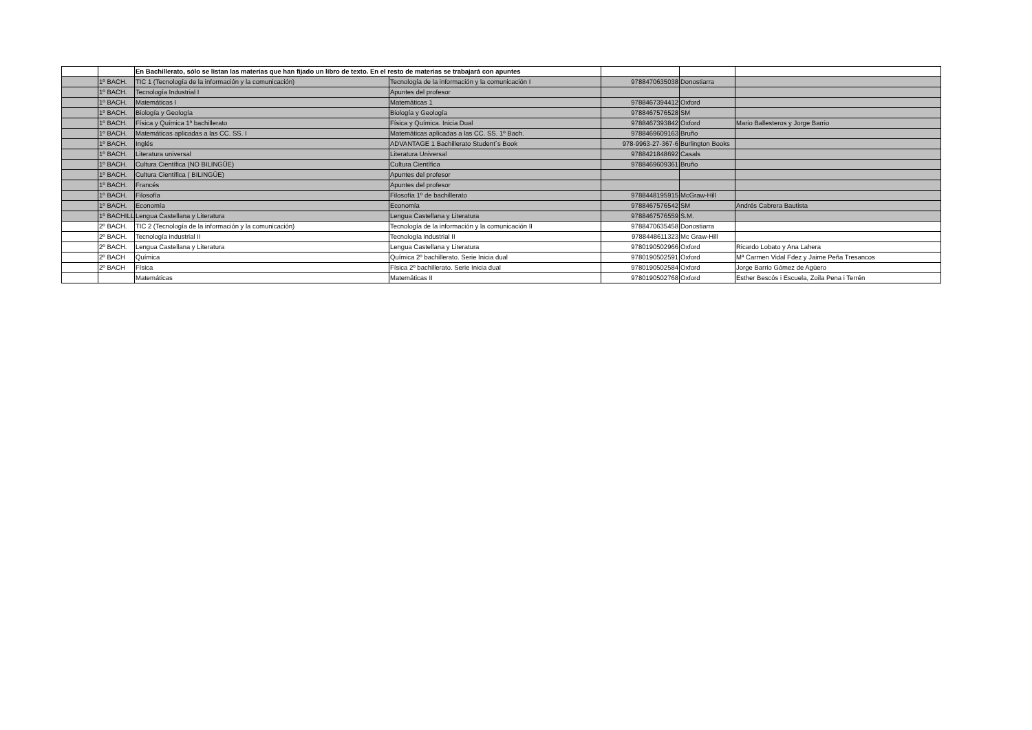| | | En Bachillerato, sólo se listan las materias que han fijado un libro de texto. En el resto de materias se trabajará con apuntes | | | | |
| | 1º BACH. | TIC 1 (Tecnología de la información y la comunicación) | Tecnología de la información y la comunicación I | 9788470635038 | Donostiarra | |
| | 1º BACH. | Tecnología Industrial I | Apuntes del profesor | | | |
| | 1º BACH. | Matemáticas I | Matemáticas 1 | 9788467394412 | Oxford | |
| | 1º BACH. | Biología y Geología | Biología y Geología | 9788467576528 | SM | |
| | 1º BACH. | Física y Química 1º bachillerato | Física y Química. Inicia Dual | 9788467393842 | Oxford | Mario Ballesteros y Jorge Barrio |
| | 1º BACH. | Matemáticas aplicadas a las CC. SS. I | Matemáticas aplicadas a las CC. SS. 1º Bach. | 9788469609163 | Bruño | |
| | 1º BACH. | Inglés | ADVANTAGE 1 Bachillerato Student´s Book | 978-9963-27-367-6 | Burlington Books | |
| | 1º BACH. | Literatura universal | Literatura Universal | 9788421848692 | Casals | |
| | 1º BACH. | Cultura Científica (NO BILINGÜE) | Cultura Científica | 9788469609361 | Bruño | |
| | 1º BACH. | Cultura Científica ( BILINGÜE) | Apuntes del profesor | | | |
| | 1º BACH. | Francés | Apuntes del profesor | | | |
| | 1º BACH. | Filosofía | Filosofía 1º de bachillerato | 9788448195915 | McGraw-Hill | |
| | 1º BACH. | Economía | Economía | 9788467576542 | SM | Andrés Cabrera Bautista |
| | 1º BACHILL | Lengua Castellana y Literatura | Lengua Castellana y Literatura | 9788467576559 | S.M. | |
| | 2º BACH. | TIC 2 (Tecnología de la información y la comunicación) | Tecnología de la información y la comunicación II | 9788470635458 | Donostiarra | |
| | 2º BACH. | Tecnología industrial II | Tecnología industrial II | 9788448611323 | Mc Graw-Hill | |
| | 2º BACH. | Lengua Castellana y Literatura | Lengua Castellana y Literatura | 9780190502966 | Oxford | Ricardo Lobato y Ana Lahera |
| | 2º BACH | Química | Química 2º bachillerato. Serie Inicia dual | 9780190502591 | Oxford | Mª Carmen Vidal Fdez y Jaime Peña Tresancos |
| | 2º BACH | Física | Física 2º bachillerato. Serie Inicia dual | 9780190502584 | Oxford | Jorge Barrio Gómez de Agüero |
| | | Matemáticas | Matemáticas II | 9780190502768 | Oxford | Esther Bescós i Escuela, Zoila Pena i Terrén |